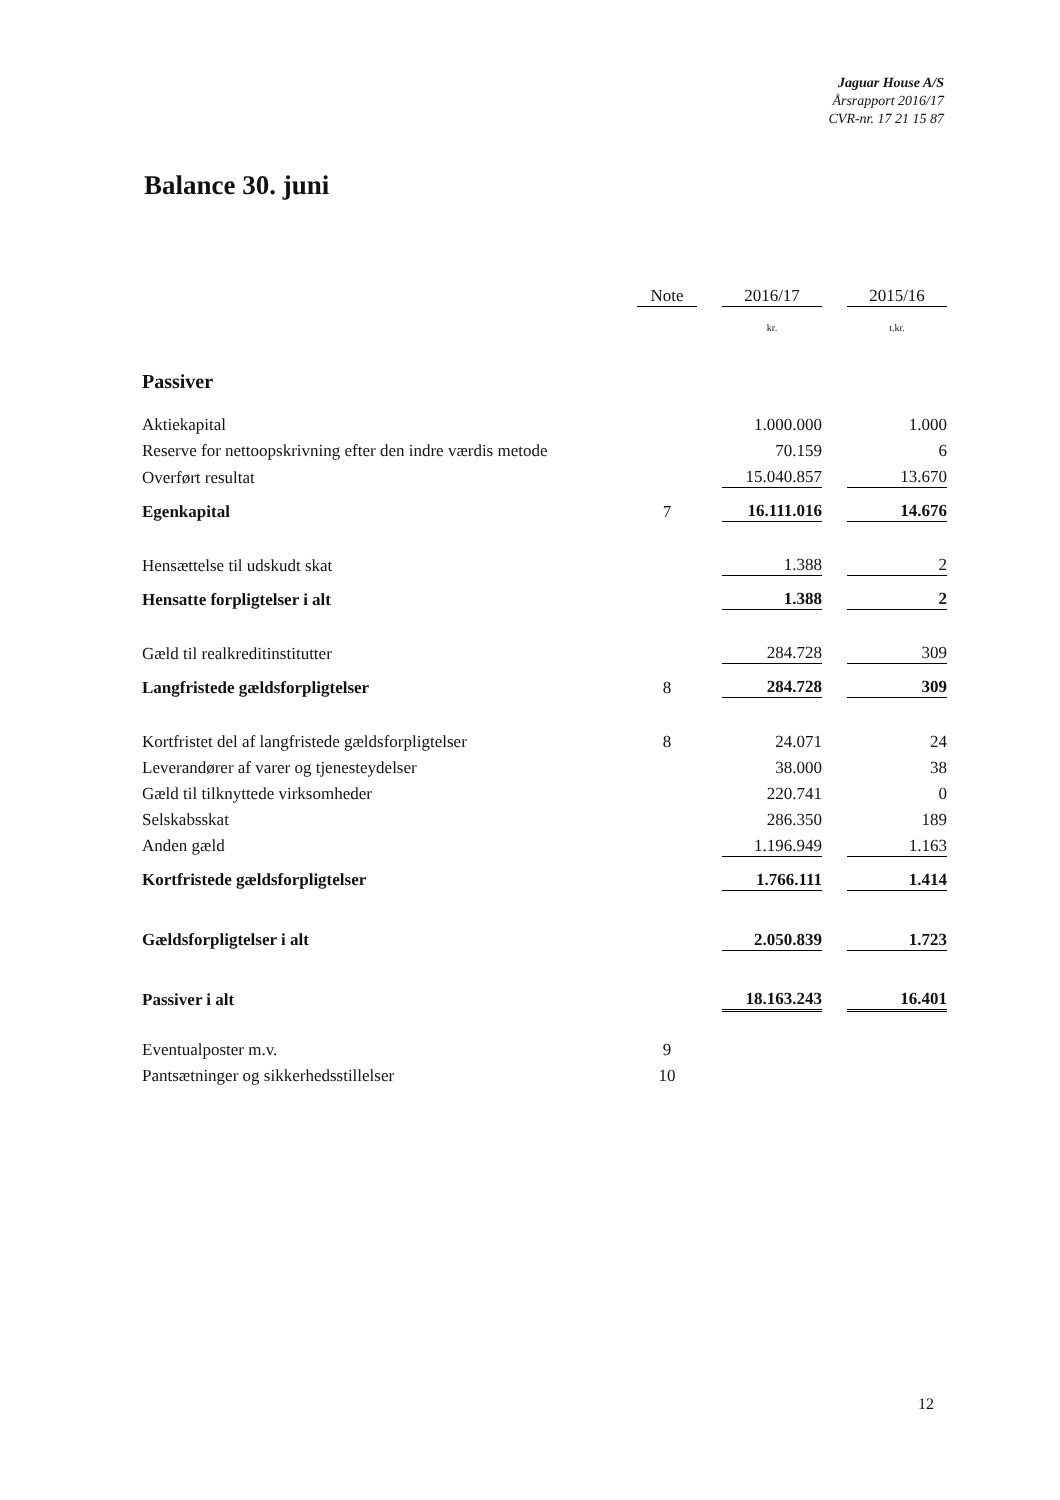Jaguar House A/S
Årsrapport 2016/17
CVR-nr. 17 21 15 87
Balance 30. juni
| | Note | | 2016/17 | | 2015/16 |
| | | | kr. | | t.kr. |
| Passiver | | | | | |
| Aktiekapital | | | 1.000.000 | | 1.000 |
| Reserve for nettoopskrivning efter den indre værdis metode | | | 70.159 | | 6 |
| Overført resultat | | | 15.040.857 | | 13.670 |
| Egenkapital | 7 | | 16.111.016 | | 14.676 |
| Hensættelse til udskudt skat | | | 1.388 | | 2 |
| Hensatte forpligtelser i alt | | | 1.388 | | 2 |
| Gæld til realkreditinstitutter | | | 284.728 | | 309 |
| Langfristede gældsforpligtelser | 8 | | 284.728 | | 309 |
| Kortfristet del af langfristede gældsforpligtelser | 8 | | 24.071 | | 24 |
| Leverandører af varer og tjenesteydelser | | | 38.000 | | 38 |
| Gæld til tilknyttede virksomheder | | | 220.741 | | 0 |
| Selskabsskat | | | 286.350 | | 189 |
| Anden gæld | | | 1.196.949 | | 1.163 |
| Kortfristede gældsforpligtelser | | | 1.766.111 | | 1.414 |
| Gældsforpligtelser i alt | | | 2.050.839 | | 1.723 |
| Passiver i alt | | | 18.163.243 | | 16.401 |
| Eventualposter m.v. | 9 | | | | |
| Pantsætninger og sikkerhedsstillelser | 10 | | | | |
12